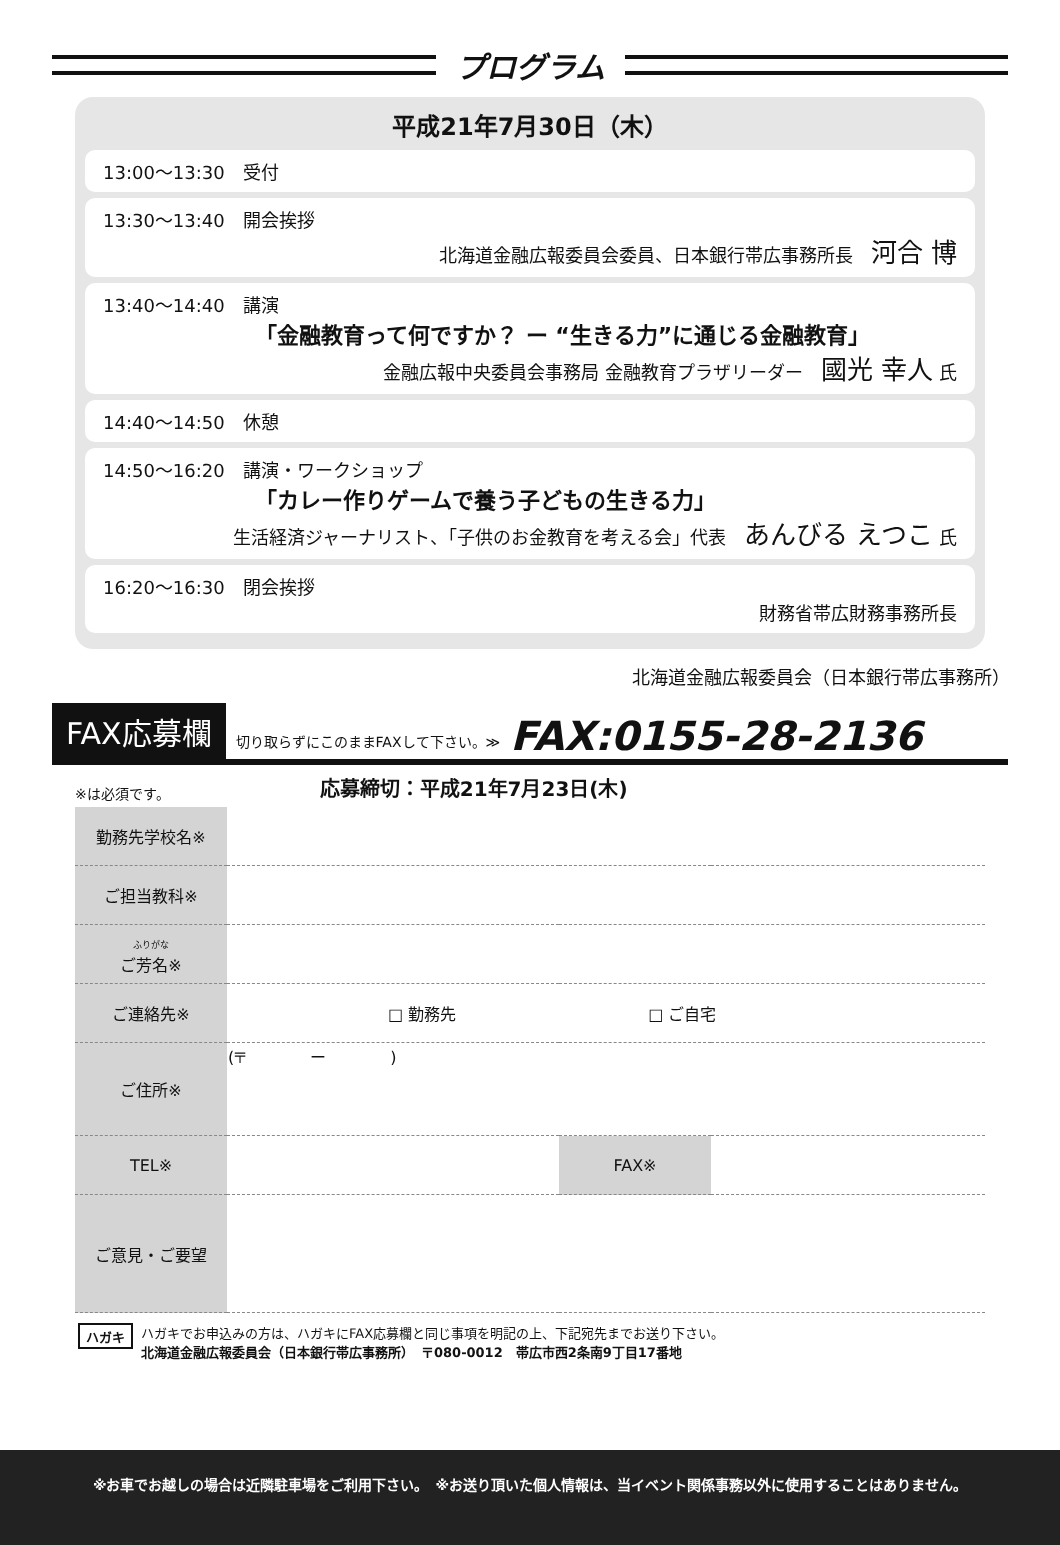プログラム
平成21年7月30日（木）
13:00〜13:30　受付
13:30〜13:40　開会挨拶
北海道金融広報委員会委員、日本銀行帯広事務所長　河合 博
13:40〜14:40　講演
「金融教育って何ですか？ ー “生きる力”に通じる金融教育」
金融広報中央委員会事務局 金融教育プラザリーダー　國光 幸人 氏
14:40〜14:50　休憩
14:50〜16:20　講演・ワークショップ
「カレー作りゲームで養う子どもの生きる力」
生活経済ジャーナリスト、「子供のお金教育を考える会」代表　あんびる えつこ 氏
16:20〜16:30　閉会挨拶
財務省帯広財務事務所長
北海道金融広報委員会（日本銀行帯広事務所）
FAX応募欄 切り取らずにこのままFAXして下さい。≫ FAX:0155-28-2136
※は必須です。 応募締切：平成21年7月23日(木)
| 勤務先学校名※ | | | |
| ご担当教科※ | | | |
| ふりがな ご芳名※ | | | |
| ご連絡先※ | □ 勤務先 □ ご自宅 | | |
| ご住所※ | (〒 ー ) | | |
| TEL※ | | FAX※ | |
| ご意見・ご要望 | | | |
ハガキ
ハガキでお申込みの方は、ハガキにFAX応募欄と同じ事項を明記の上、下記宛先までお送り下さい。
北海道金融広報委員会（日本銀行帯広事務所）　〒080-0012　帯広市西2条南9丁目17番地
※お車でお越しの場合は近隣駐車場をご利用下さい。　※お送り頂いた個人情報は、当イベント関係事務以外に使用することはありません。